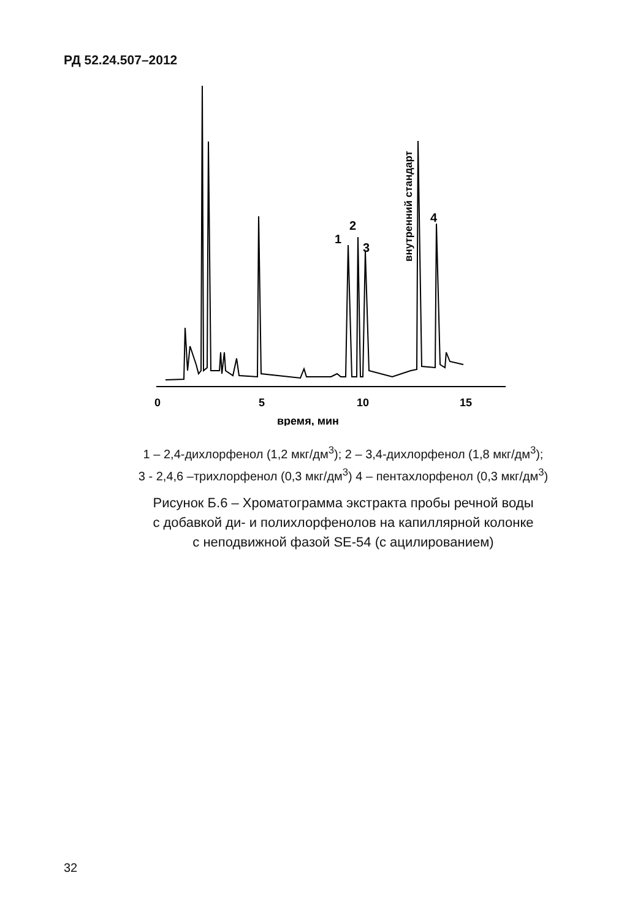РД 52.24.507–2012
1
2
3
4
внутренний стандарт
0
5
10
15
время, мин
1 – 2,4-дихлорфенол (1,2 мкг/дм<sup>3</sup>); 2 – 3,4-дихлорфенол (1,8 мкг/дм<sup>3</sup>);
3 - 2,4,6 –трихлорфенол (0,3 мкг/дм<sup>3</sup>) 4 – пентахлорфенол (0,3 мкг/дм<sup>3</sup>)
Рисунок Б.6 – Хроматограмма экстракта пробы речной воды
с добавкой ди- и полихлорфенолов на капиллярной колонке
с неподвижной фазой SE-54 (с ацилированием)
32